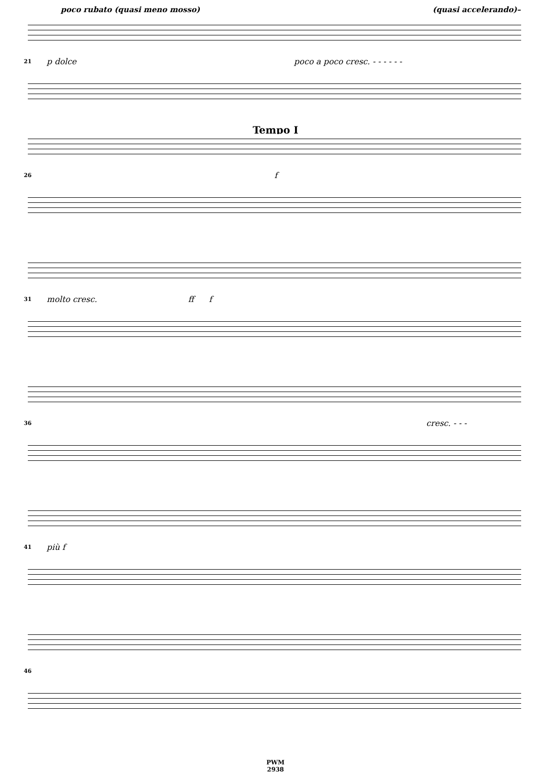poco rubato (quasi meno mosso) (quasi accelerando)–
21 p dolce poco a poco cresc. - - - - - -
Tempo I
26 f
31 molto cresc. ff f
36 cresc. - - -
41 più f
46
PWM
2938